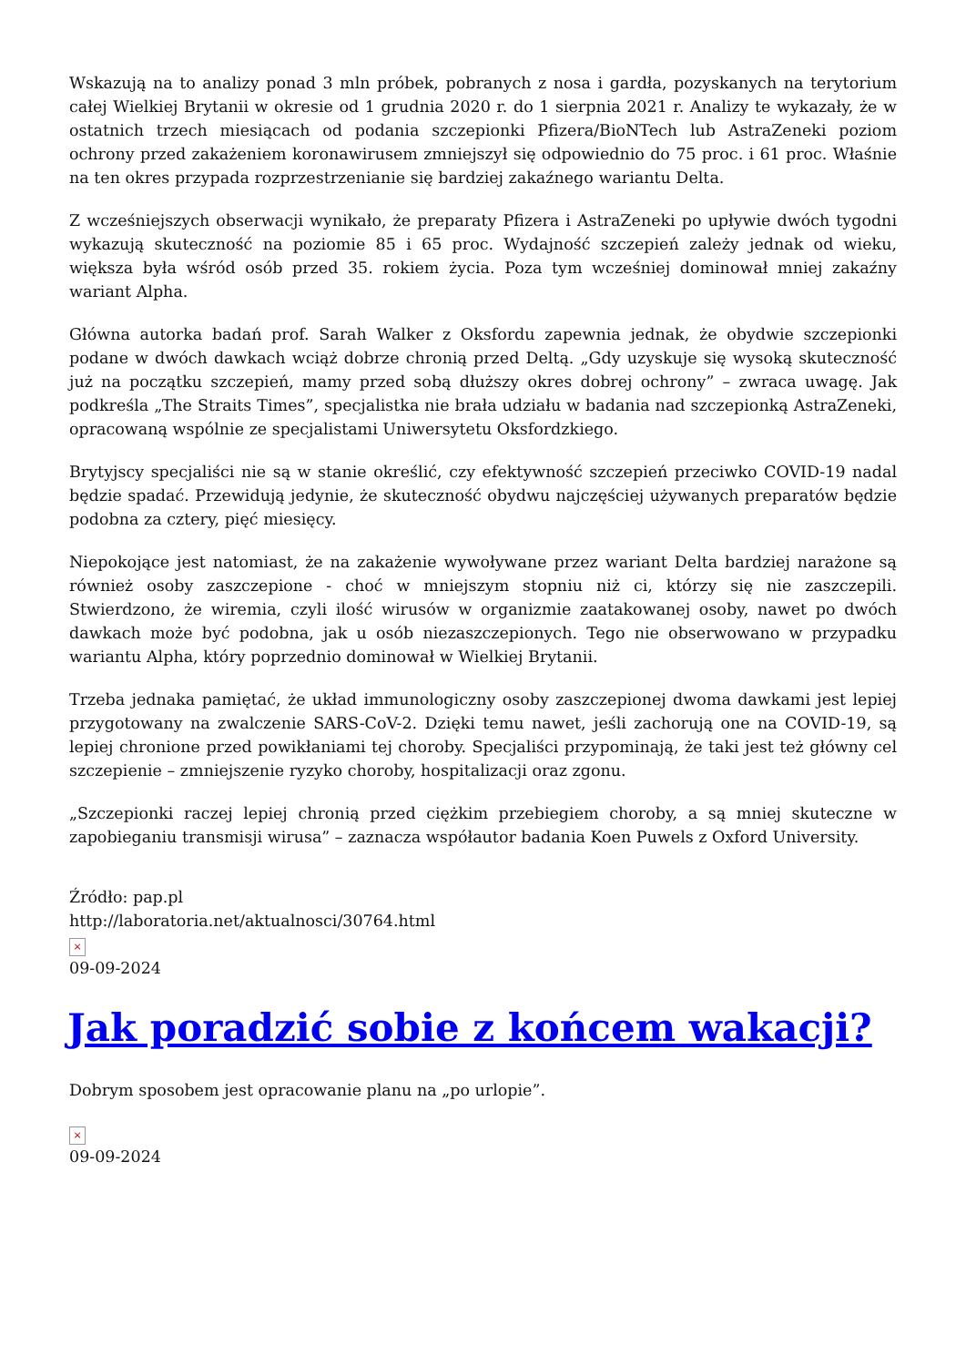Wskazują na to analizy ponad 3 mln próbek, pobranych z nosa i gardła, pozyskanych na terytorium całej Wielkiej Brytanii w okresie od 1 grudnia 2020 r. do 1 sierpnia 2021 r. Analizy te wykazały, że w ostatnich trzech miesiącach od podania szczepionki Pfizera/BioNTech lub AstraZeneki poziom ochrony przed zakażeniem koronawirusem zmniejszył się odpowiednio do 75 proc. i 61 proc. Właśnie na ten okres przypada rozprzestrzenianie się bardziej zakaźnego wariantu Delta.
Z wcześniejszych obserwacji wynikało, że preparaty Pfizera i AstraZeneki po upływie dwóch tygodni wykazują skuteczność na poziomie 85 i 65 proc. Wydajność szczepień zależy jednak od wieku, większa była wśród osób przed 35. rokiem życia. Poza tym wcześniej dominował mniej zakaźny wariant Alpha.
Główna autorka badań prof. Sarah Walker z Oksfordu zapewnia jednak, że obydwie szczepionki podane w dwóch dawkach wciąż dobrze chronią przed Deltą. „Gdy uzyskuje się wysoką skuteczność już na początku szczepień, mamy przed sobą dłuższy okres dobrej ochrony” – zwraca uwagę. Jak podkreśla „The Straits Times”, specjalistka nie brała udziału w badania nad szczepionką AstraZeneki, opracowaną wspólnie ze specjalistami Uniwersytetu Oksfordzkiego.
Brytyjscy specjaliści nie są w stanie określić, czy efektywność szczepień przeciwko COVID-19 nadal będzie spadać. Przewidują jedynie, że skuteczność obydwu najczęściej używanych preparatów będzie podobna za cztery, pięć miesięcy.
Niepokojące jest natomiast, że na zakażenie wywoływane przez wariant Delta bardziej narażone są również osoby zaszczepione - choć w mniejszym stopniu niż ci, którzy się nie zaszczepili. Stwierdzono, że wiremia, czyli ilość wirusów w organizmie zaatakowanej osoby, nawet po dwóch dawkach może być podobna, jak u osób niezaszczepionych. Tego nie obserwowano w przypadku wariantu Alpha, który poprzednio dominował w Wielkiej Brytanii.
Trzeba jednaka pamiętać, że układ immunologiczny osoby zaszczepionej dwoma dawkami jest lepiej przygotowany na zwalczenie SARS-CoV-2. Dzięki temu nawet, jeśli zachorują one na COVID-19, są lepiej chronione przed powikłaniami tej choroby. Specjaliści przypominają, że taki jest też główny cel szczepienie – zmniejszenie ryzyko choroby, hospitalizacji oraz zgonu.
„Szczepionki raczej lepiej chronią przed ciężkim przebiegiem choroby, a są mniej skuteczne w zapobieganiu transmisji wirusa” – zaznacza współautor badania Koen Puwels z Oxford University.
Źródło: pap.pl
http://laboratoria.net/aktualnosci/30764.html
×
09-09-2024
Jak poradzić sobie z końcem wakacji?
Dobrym sposobem jest opracowanie planu na „po urlopie”.
×
09-09-2024